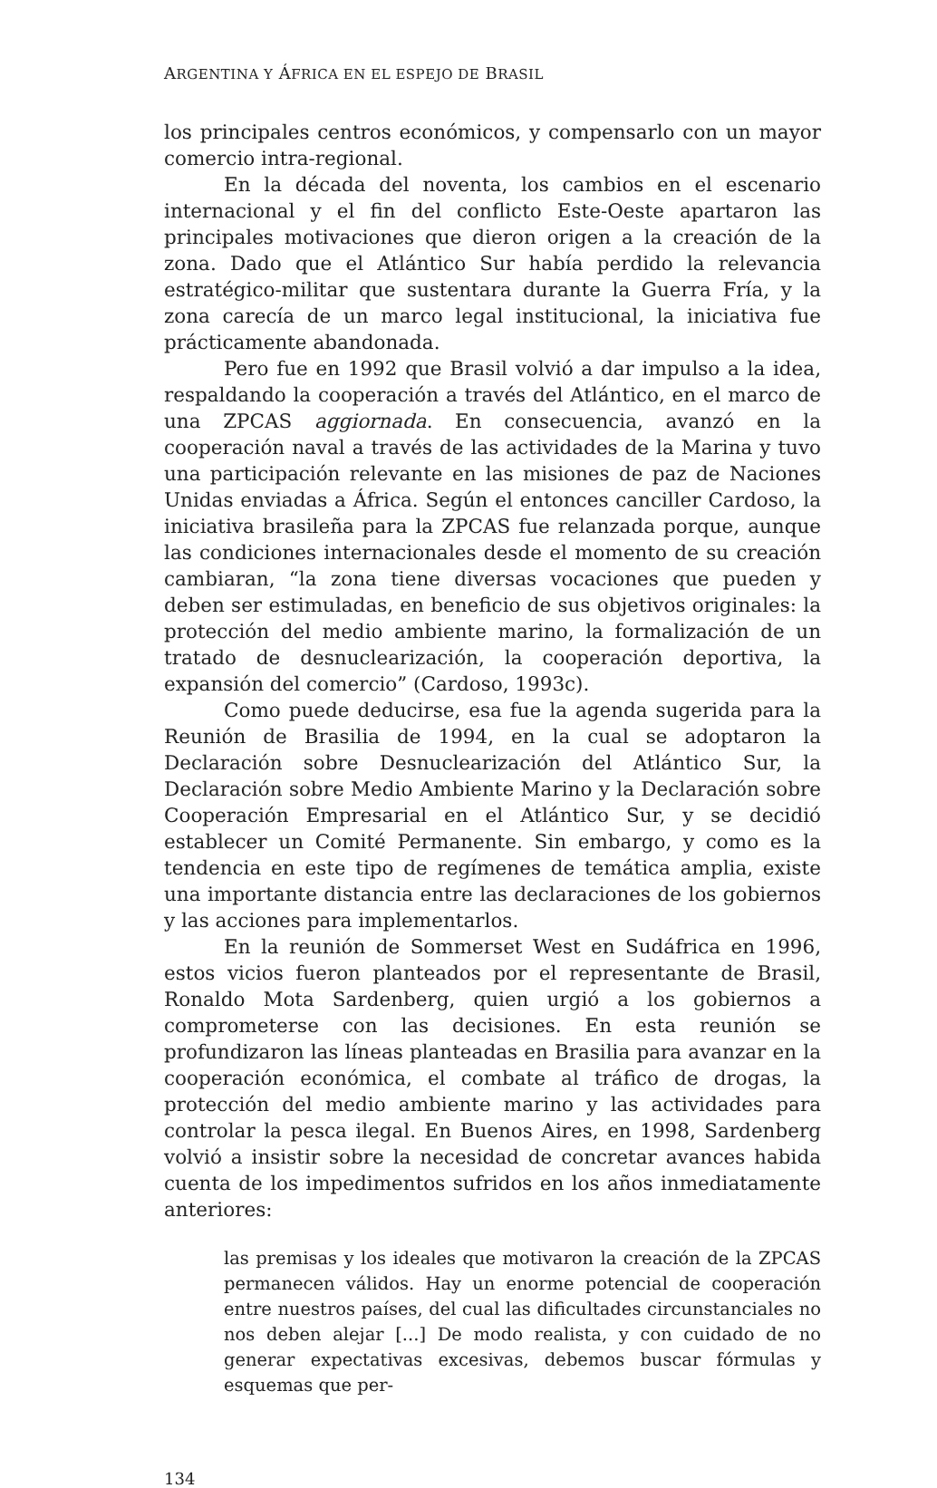ARGENTINA Y ÁFRICA EN EL ESPEJO DE BRASIL
los principales centros económicos, y compensarlo con un mayor comercio intra-regional.
En la década del noventa, los cambios en el escenario internacional y el fin del conflicto Este-Oeste apartaron las principales motivaciones que dieron origen a la creación de la zona. Dado que el Atlántico Sur había perdido la relevancia estratégico-militar que sustentara durante la Guerra Fría, y la zona carecía de un marco legal institucional, la iniciativa fue prácticamente abandonada.
Pero fue en 1992 que Brasil volvió a dar impulso a la idea, respaldando la cooperación a través del Atlántico, en el marco de una ZPCAS aggiornada. En consecuencia, avanzó en la cooperación naval a través de las actividades de la Marina y tuvo una participación relevante en las misiones de paz de Naciones Unidas enviadas a África. Según el entonces canciller Cardoso, la iniciativa brasileña para la ZPCAS fue relanzada porque, aunque las condiciones internacionales desde el momento de su creación cambiaran, “la zona tiene diversas vocaciones que pueden y deben ser estimuladas, en beneficio de sus objetivos originales: la protección del medio ambiente marino, la formalización de un tratado de desnuclearización, la cooperación deportiva, la expansión del comercio” (Cardoso, 1993c).
Como puede deducirse, esa fue la agenda sugerida para la Reunión de Brasilia de 1994, en la cual se adoptaron la Declaración sobre Desnuclearización del Atlántico Sur, la Declaración sobre Medio Ambiente Marino y la Declaración sobre Cooperación Empresarial en el Atlántico Sur, y se decidió establecer un Comité Permanente. Sin embargo, y como es la tendencia en este tipo de regímenes de temática amplia, existe una importante distancia entre las declaraciones de los gobiernos y las acciones para implementarlos.
En la reunión de Sommerset West en Sudáfrica en 1996, estos vicios fueron planteados por el representante de Brasil, Ronaldo Mota Sardenberg, quien urgió a los gobiernos a comprometerse con las decisiones. En esta reunión se profundizaron las líneas planteadas en Brasilia para avanzar en la cooperación económica, el combate al tráfico de drogas, la protección del medio ambiente marino y las actividades para controlar la pesca ilegal. En Buenos Aires, en 1998, Sardenberg volvió a insistir sobre la necesidad de concretar avances habida cuenta de los impedimentos sufridos en los años inmediatamente anteriores:
las premisas y los ideales que motivaron la creación de la ZPCAS permanecen válidos. Hay un enorme potencial de cooperación entre nuestros países, del cual las dificultades circunstanciales no nos deben alejar [...] De modo realista, y con cuidado de no generar expectativas excesivas, debemos buscar fórmulas y esquemas que per-
134